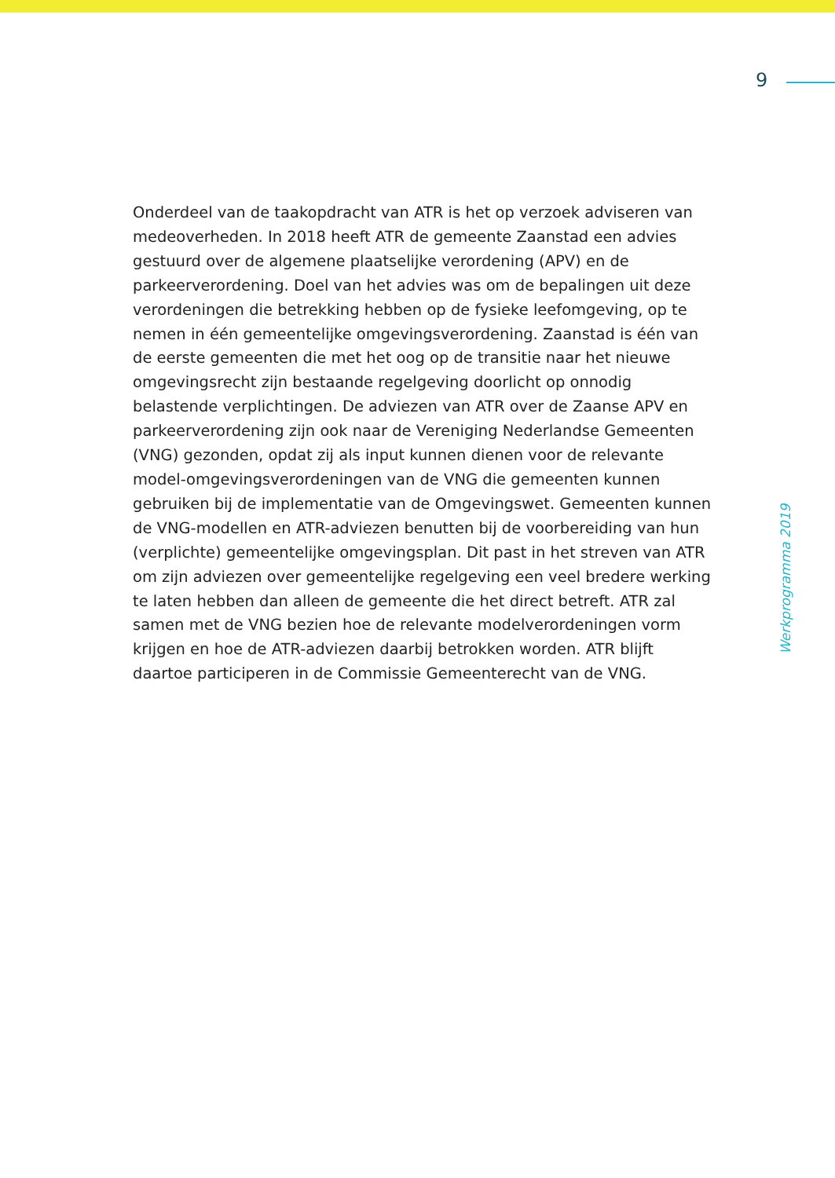9
Onderdeel van de taakopdracht van ATR is het op verzoek adviseren van medeoverheden. In 2018 heeft ATR de gemeente Zaanstad een advies gestuurd over de algemene plaatselijke verordening (APV) en de parkeerverordening. Doel van het advies was om de bepalingen uit deze verordeningen die betrekking hebben op de fysieke leefomgeving, op te nemen in één gemeentelijke omgevingsverordening. Zaanstad is één van de eerste gemeenten die met het oog op de transitie naar het nieuwe omgevingsrecht zijn bestaande regelgeving doorlicht op onnodig belastende verplichtingen. De adviezen van ATR over de Zaanse APV en parkeerverordening zijn ook naar de Vereniging Nederlandse Gemeenten (VNG) gezonden, opdat zij als input kunnen dienen voor de relevante model-omgevingsverordeningen van de VNG die gemeenten kunnen gebruiken bij de implementatie van de Omgevingswet. Gemeenten kunnen de VNG-modellen en ATR-adviezen benutten bij de voorbereiding van hun (verplichte) gemeentelijke omgevingsplan. Dit past in het streven van ATR om zijn adviezen over gemeentelijke regelgeving een veel bredere werking te laten hebben dan alleen de gemeente die het direct betreft. ATR zal samen met de VNG bezien hoe de relevante modelverordeningen vorm krijgen en hoe de ATR-adviezen daarbij betrokken worden. ATR blijft daartoe participeren in de Commissie Gemeenterecht van de VNG.
Werkprogramma 2019